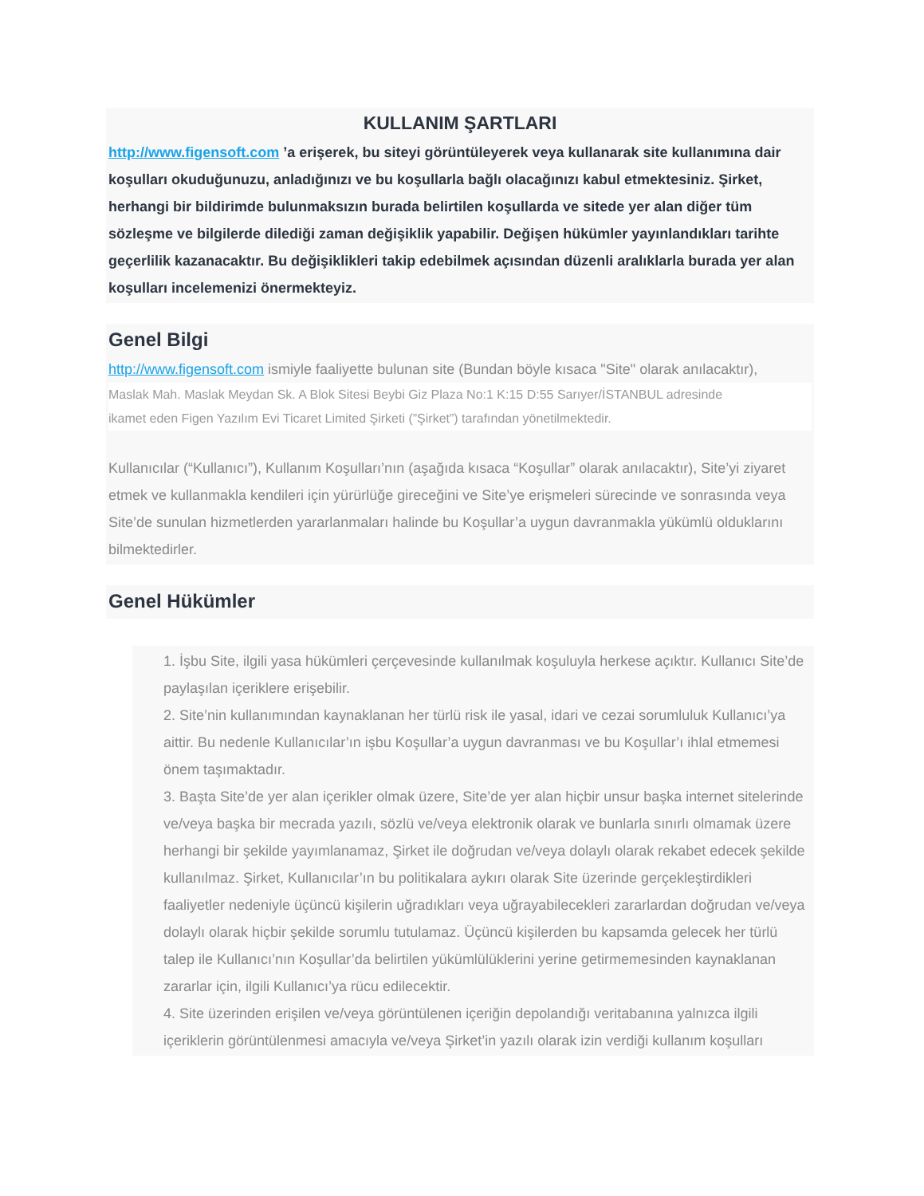KULLANIM ŞARTLARI
http://www.figensoft.com ’a erişerek, bu siteyi görüntüleyerek veya kullanarak site kullanımına dair koşulları okuduğunuzu, anladığınızı ve bu koşullarla bağlı olacağınızı kabul etmektesiniz. Şirket, herhangi bir bildirimde bulunmaksızın burada belirtilen koşullarda ve sitede yer alan diğer tüm sözleşme ve bilgilerde dilediği zaman değişiklik yapabilir. Değişen hükümler yayınlandıkları tarihte geçerlilik kazanacaktır. Bu değişiklikleri takip edebilmek açısından düzenli aralıklarla burada yer alan koşulları incelemenizi önermekteyiz.
Genel Bilgi
http://www.figensoft.com ismiyle faaliyette bulunan site (Bundan böyle kısaca "Site" olarak anılacaktır),
Maslak Mah. Maslak Meydan Sk. A Blok Sitesi Beybi Giz Plaza No:1 K:15 D:55 Sarıyer/İSTANBUL adresinde
ikamet eden Figen Yazılım Evi Ticaret Limited Şirketi (”Şirket”) tarafından yönetilmektedir.
Kullanıcılar (“Kullanıcı”), Kullanım Koşulları’nın (aşağıda kısaca “Koşullar” olarak anılacaktır), Site’yi ziyaret etmek ve kullanmakla kendileri için yürürlüğe gireceğini ve Site’ye erişmeleri sürecinde ve sonrasında veya Site’de sunulan hizmetlerden yararlanmaları halinde bu Koşullar’a uygun davranmakla yükümlü olduklarını bilmektedirler.
Genel Hükümler
1. İşbu Site, ilgili yasa hükümleri çerçevesinde kullanılmak koşuluyla herkese açıktır. Kullanıcı Site’de paylaşılan içeriklere erişebilir.
2. Site’nin kullanımından kaynaklanan her türlü risk ile yasal, idari ve cezai sorumluluk Kullanıcı’ya aittir. Bu nedenle Kullanıcılar’ın işbu Koşullar’a uygun davranması ve bu Koşullar’ı ihlal etmemesi önem taşımaktadır.
3. Başta Site’de yer alan içerikler olmak üzere, Site’de yer alan hiçbir unsur başka internet sitelerinde ve/veya başka bir mecrada yazılı, sözlü ve/veya elektronik olarak ve bunlarla sınırlı olmamak üzere herhangi bir şekilde yayımlanamaz, Şirket ile doğrudan ve/veya dolaylı olarak rekabet edecek şekilde kullanılmaz. Şirket, Kullanıcılar’ın bu politikalara aykırı olarak Site üzerinde gerçekleştirdikleri faaliyetler nedeniyle üçüncü kişilerin uğradıkları veya uğrayabilecekleri zararlardan doğrudan ve/veya dolaylı olarak hiçbir şekilde sorumlu tutulamaz. Üçüncü kişilerden bu kapsamda gelecek her türlü talep ile Kullanıcı’nın Koşullar’da belirtilen yükümlülüklerini yerine getirmemesinden kaynaklanan zararlar için, ilgili Kullanıcı’ya rücu edilecektir.
4. Site üzerinden erişilen ve/veya görüntülenen içeriğin depolandığı veritabanına yalnızca ilgili içeriklerin görüntülenmesi amacıyla ve/veya Şirket’in yazılı olarak izin verdiği kullanım koşulları